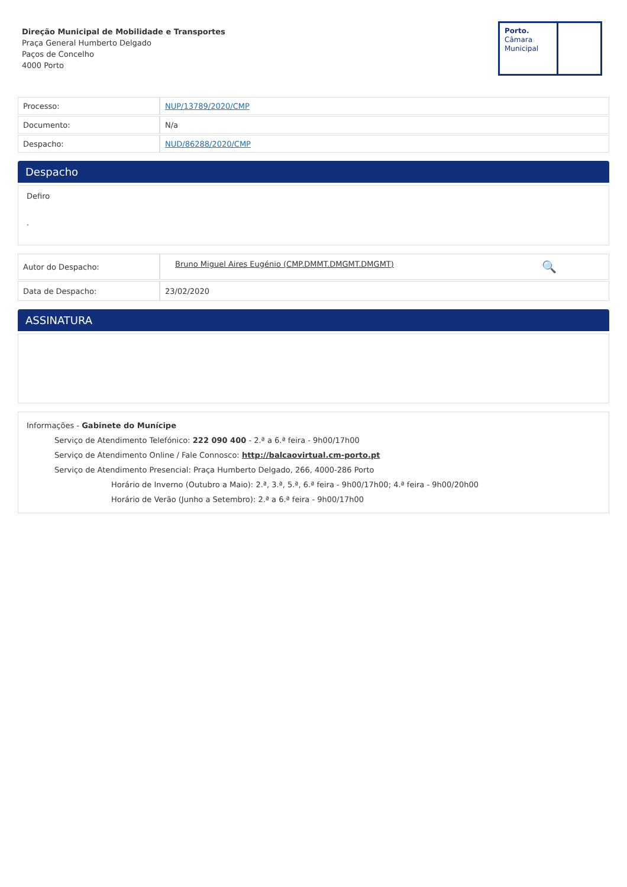Direção Municipal de Mobilidade e Transportes
Praça General Humberto Delgado
Paços de Concelho
4000 Porto
Porto.
Câmara
Municipal
| Processo: | NUP/13789/2020/CMP |
| Documento: | N/a |
| Despacho: | NUD/86288/2020/CMP |
Despacho
Defiro
.
| Autor do Despacho: | Bruno Miguel Aires Eugénio (CMP.DMMT.DMGMT.DMGMT) 🔍 |
| Data de Despacho: | 23/02/2020 |
ASSINATURA
Informações - Gabinete do Munícipe
Serviço de Atendimento Telefónico: 222 090 400 - 2.ª a 6.ª feira - 9h00/17h00
Serviço de Atendimento Online / Fale Connosco: http://balcaovirtual.cm-porto.pt
Serviço de Atendimento Presencial: Praça Humberto Delgado, 266, 4000-286 Porto
Horário de Inverno (Outubro a Maio): 2.ª, 3.ª, 5.ª, 6.ª feira - 9h00/17h00; 4.ª feira - 9h00/20h00
Horário de Verão (Junho a Setembro): 2.ª a 6.ª feira - 9h00/17h00